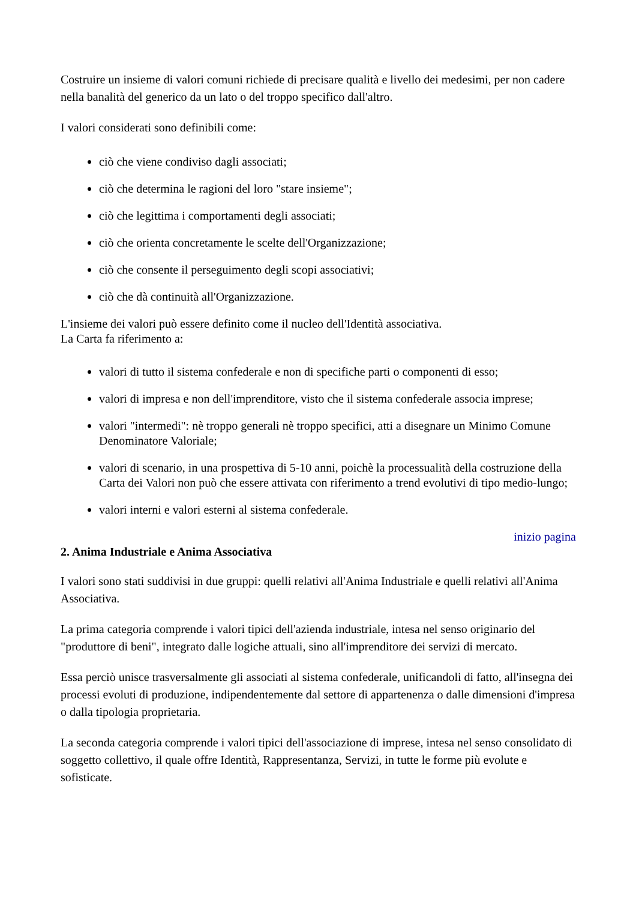Costruire un insieme di valori comuni richiede di precisare qualità e livello dei medesimi, per non cadere nella banalità del generico da un lato o del troppo specifico dall'altro.
I valori considerati sono definibili come:
ciò che viene condiviso dagli associati;
ciò che determina le ragioni del loro "stare insieme";
ciò che legittima i comportamenti degli associati;
ciò che orienta concretamente le scelte dell'Organizzazione;
ciò che consente il perseguimento degli scopi associativi;
ciò che dà continuità all'Organizzazione.
L'insieme dei valori può essere definito come il nucleo dell'Identità associativa.
La Carta fa riferimento a:
valori di tutto il sistema confederale e non di specifiche parti o componenti di esso;
valori di impresa e non dell'imprenditore, visto che il sistema confederale associa imprese;
valori "intermedi": nè troppo generali nè troppo specifici, atti a disegnare un Minimo Comune Denominatore Valoriale;
valori di scenario, in una prospettiva di 5-10 anni, poichè la processualità della costruzione della Carta dei Valori non può che essere attivata con riferimento a trend evolutivi di tipo medio-lungo;
valori interni e valori esterni al sistema confederale.
inizio pagina
2. Anima Industriale e Anima Associativa
I valori sono stati suddivisi in due gruppi: quelli relativi all'Anima Industriale e quelli relativi all'Anima Associativa.
La prima categoria comprende i valori tipici dell'azienda industriale, intesa nel senso originario del "produttore di beni", integrato dalle logiche attuali, sino all'imprenditore dei servizi di mercato.
Essa perciò unisce trasversalmente gli associati al sistema confederale, unificandoli di fatto, all'insegna dei processi evoluti di produzione, indipendentemente dal settore di appartenenza o dalle dimensioni d'impresa o dalla tipologia proprietaria.
La seconda categoria comprende i valori tipici dell'associazione di imprese, intesa nel senso consolidato di soggetto collettivo, il quale offre Identità, Rappresentanza, Servizi, in tutte le forme più evolute e sofisticate.